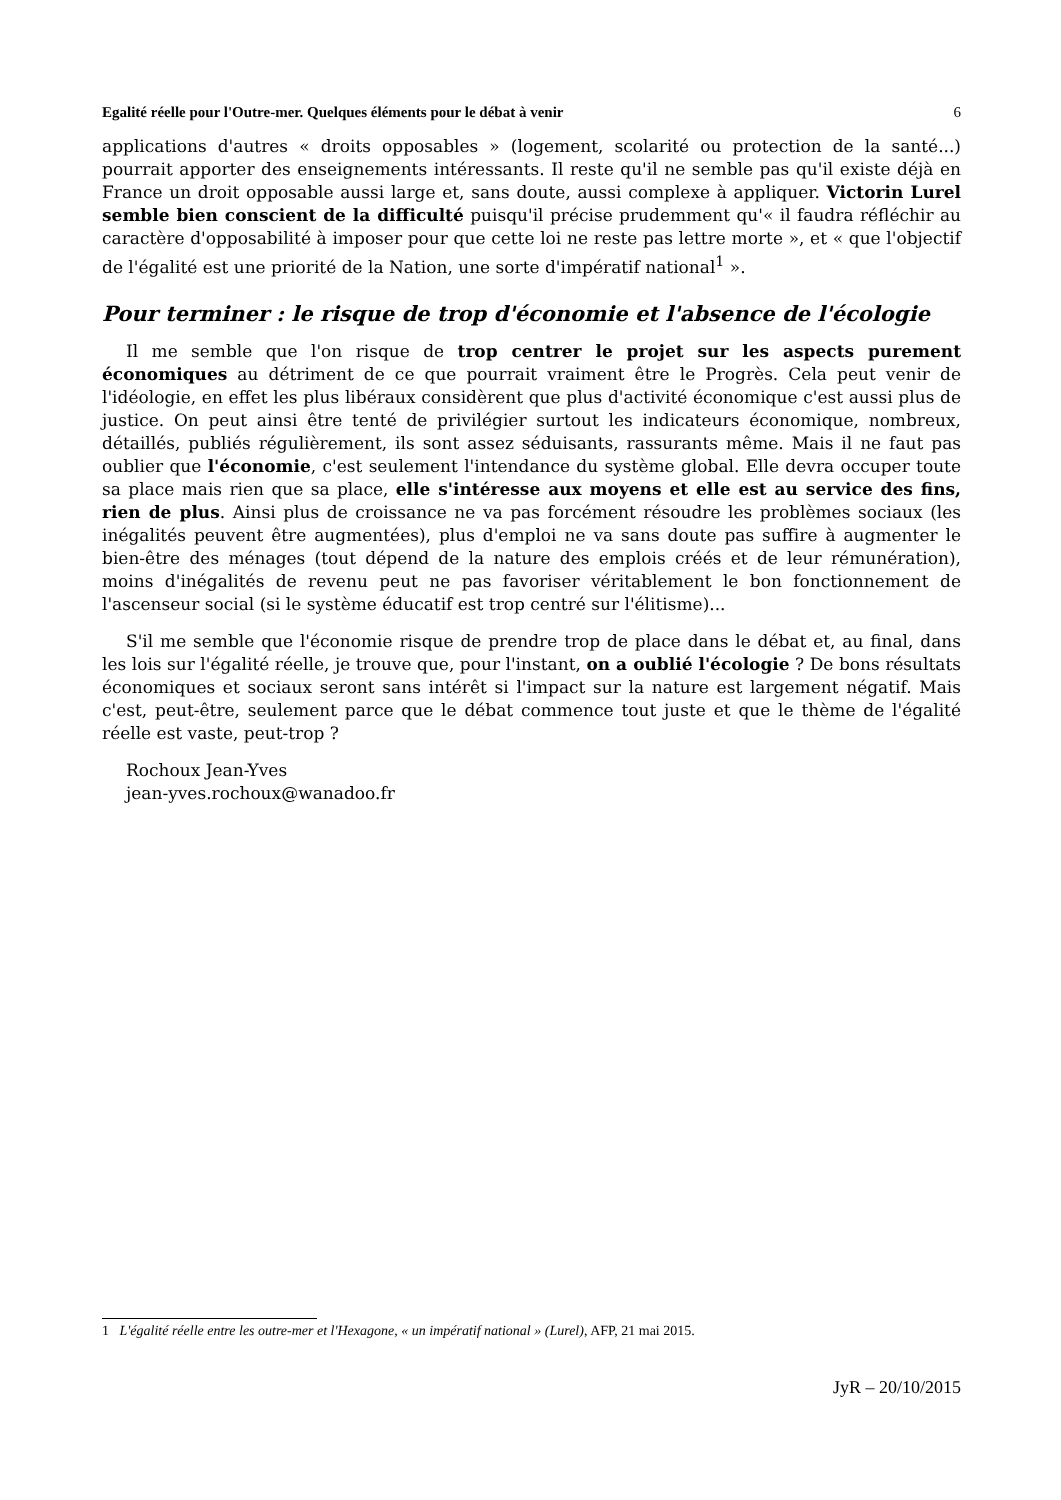Egalité réelle pour l'Outre-mer. Quelques éléments pour le débat à venir 6
applications d'autres « droits opposables » (logement, scolarité ou protection de la santé...) pourrait apporter des enseignements intéressants. Il reste qu'il ne semble pas qu'il existe déjà en France un droit opposable aussi large et, sans doute, aussi complexe à appliquer. Victorin Lurel semble bien conscient de la difficulté puisqu'il précise prudemment qu'« il faudra réfléchir au caractère d'opposabilité à imposer pour que cette loi ne reste pas lettre morte », et « que l'objectif de l'égalité est une priorité de la Nation, une sorte d'impératif national<sup>1</sup> ».
Pour terminer : le risque de trop d'économie et l'absence de l'écologie
Il me semble que l'on risque de trop centrer le projet sur les aspects purement économiques au détriment de ce que pourrait vraiment être le Progrès. Cela peut venir de l'idéologie, en effet les plus libéraux considèrent que plus d'activité économique c'est aussi plus de justice. On peut ainsi être tenté de privilégier surtout les indicateurs économique, nombreux, détaillés, publiés régulièrement, ils sont assez séduisants, rassurants même. Mais il ne faut pas oublier que l'économie, c'est seulement l'intendance du système global. Elle devra occuper toute sa place mais rien que sa place, elle s'intéresse aux moyens et elle est au service des fins, rien de plus. Ainsi plus de croissance ne va pas forcément résoudre les problèmes sociaux (les inégalités peuvent être augmentées), plus d'emploi ne va sans doute pas suffire à augmenter le bien-être des ménages (tout dépend de la nature des emplois créés et de leur rémunération), moins d'inégalités de revenu peut ne pas favoriser véritablement le bon fonctionnement de l'ascenseur social (si le système éducatif est trop centré sur l'élitisme)...
S'il me semble que l'économie risque de prendre trop de place dans le débat et, au final, dans les lois sur l'égalité réelle, je trouve que, pour l'instant, on a oublié l'écologie ? De bons résultats économiques et sociaux seront sans intérêt si l'impact sur la nature est largement négatif. Mais c'est, peut-être, seulement parce que le débat commence tout juste et que le thème de l'égalité réelle est vaste, peut-trop ?
Rochoux Jean-Yves
jean-yves.rochoux@wanadoo.fr
1 L'égalité réelle entre les outre-mer et l'Hexagone, « un impératif national » (Lurel), AFP, 21 mai 2015.
JyR – 20/10/2015